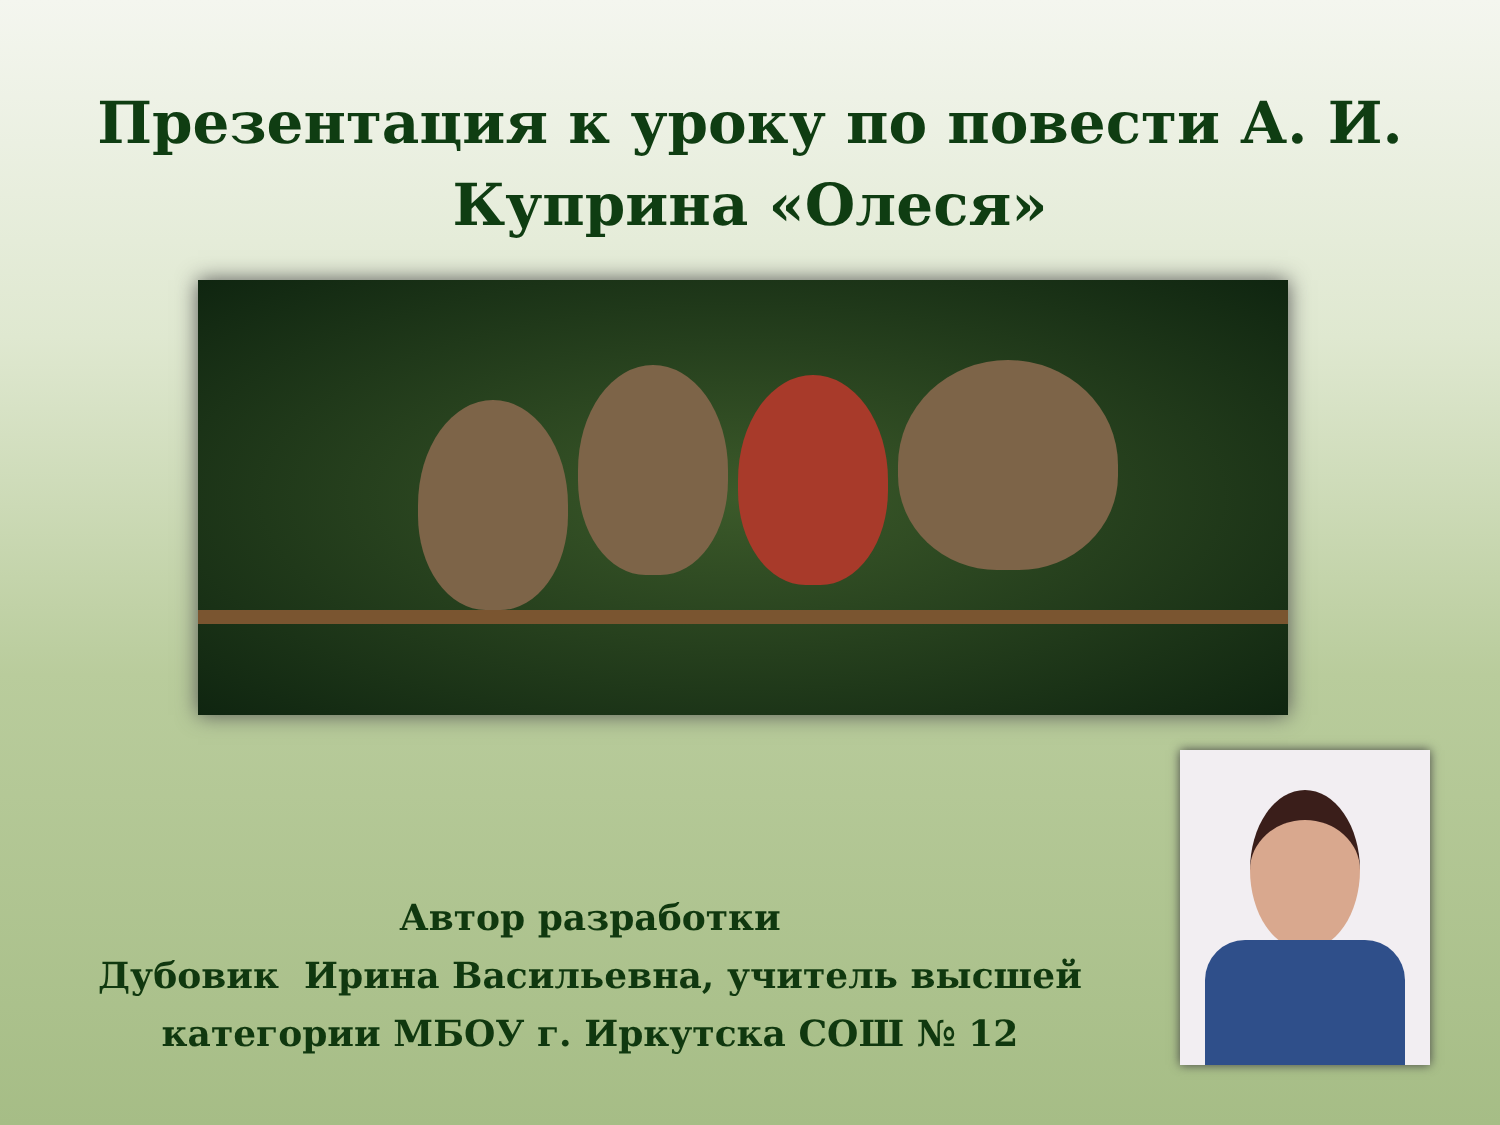Презентация к уроку по повести А. И. Куприна «Олеся»
Автор разработки
Дубовик Ирина Васильевна, учитель высшей категории МБОУ г. Иркутска СОШ № 12